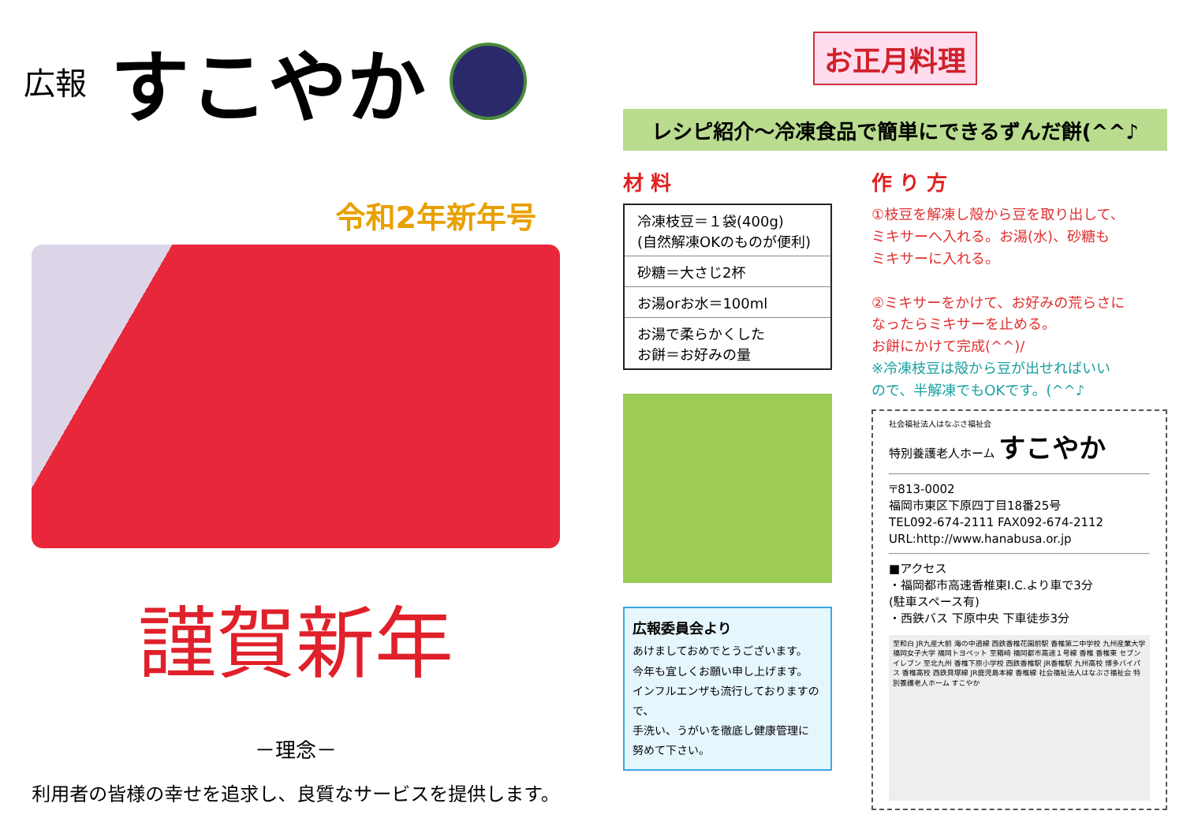広報 すこやか
令和2年新年号
謹賀新年
－理念－
利用者の皆様の幸せを追求し、良質なサービスを提供します。
お正月料理
レシピ紹介～冷凍食品で簡単にできるずんだ餅(^^♪
材 料
| 冷凍枝豆＝１袋(400g) (自然解凍OKのものが便利) |
| 砂糖＝大さじ2杯 |
| お湯orお水＝100ml |
| お湯で柔らかくした お餅＝お好みの量 |
広報委員会より
あけましておめでとうございます。
今年も宜しくお願い申し上げます。
インフルエンザも流行しておりますので、
手洗い、うがいを徹底し健康管理に
努めて下さい。
作 り 方
①枝豆を解凍し殻から豆を取り出して、
ミキサーへ入れる。お湯(水)、砂糖も
ミキサーに入れる。
②ミキサーをかけて、お好みの荒らさに
なったらミキサーを止める。
お餅にかけて完成(^^)/
※冷凍枝豆は殻から豆が出せればいい
ので、半解凍でもOKです。(^^♪
社会福祉法人はなぶさ福祉会
特別養護老人ホーム すこやか
〒813-0002
福岡市東区下原四丁目18番25号
TEL092-674-2111 FAX092-674-2112
URL:http://www.hanabusa.or.jp
■アクセス
・福岡都市高速香椎東I.C.より車で3分
(駐車スペース有)
・西鉄バス 下原中央 下車徒歩3分
至和白 JR九産大前 海の中道線 西鉄香椎花園前駅 香椎第二中学校 九州産業大学 福岡女子大学 福岡トヨペット 至箱崎 福岡都市高速１号線 香椎 香椎東 セブンイレブン 至北九州 香椎下原小学校 西鉄香椎駅 JR香椎駅 九州高校 博多バイパス 香椎高校 西鉄貝塚線 JR鹿児島本線 香椎線 社会福祉法人はなぶさ福祉会 特別養護老人ホーム すこやか